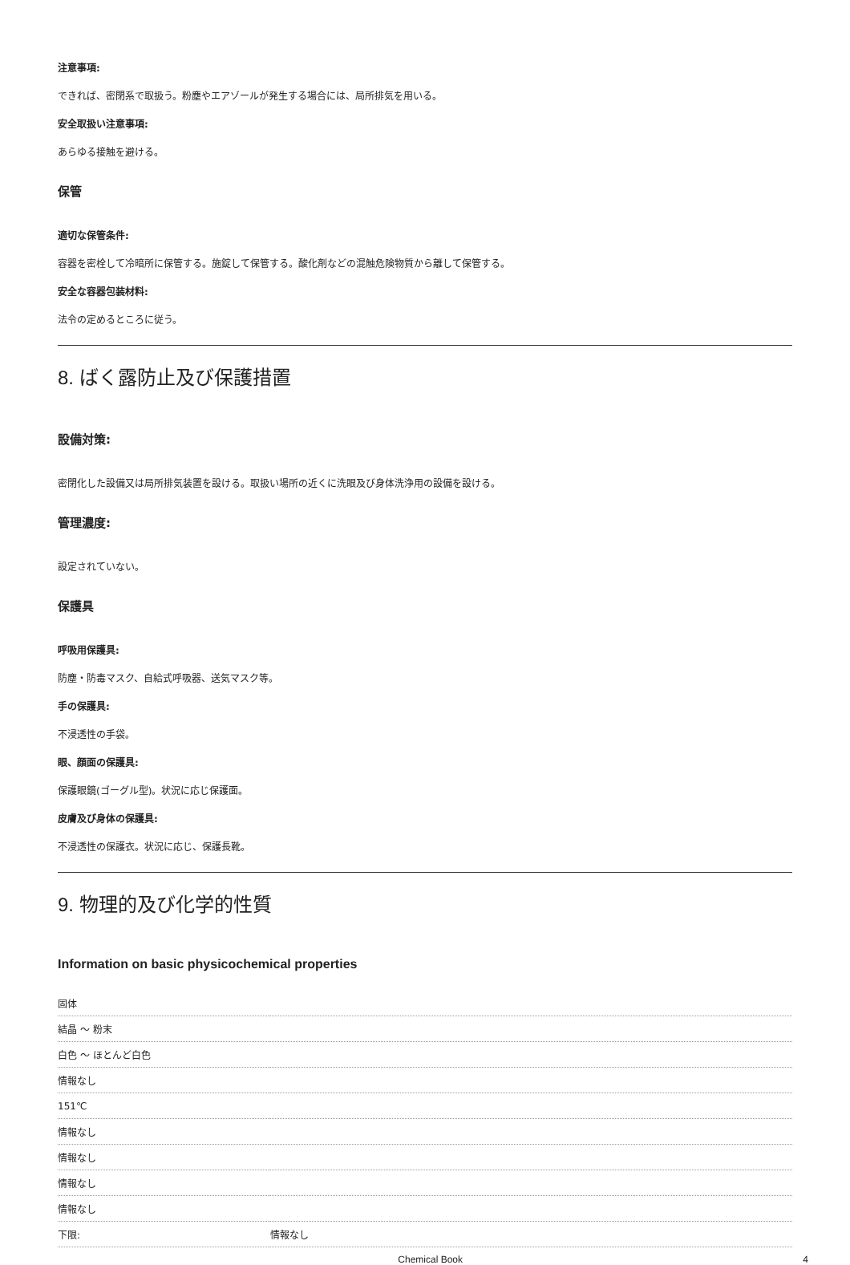注意事項:
できれば、密閉系で取扱う。粉塵やエアゾールが発生する場合には、局所排気を用いる。
安全取扱い注意事項:
あらゆる接触を避ける。
保管
適切な保管条件:
容器を密栓して冷暗所に保管する。施錠して保管する。酸化剤などの混触危険物質から離して保管する。
安全な容器包装材料:
法令の定めるところに従う。
8. ばく露防止及び保護措置
設備対策:
密閉化した設備又は局所排気装置を設ける。取扱い場所の近くに洗眼及び身体洗浄用の設備を設ける。
管理濃度:
設定されていない。
保護具
呼吸用保護具:
防塵・防毒マスク、自給式呼吸器、送気マスク等。
手の保護具:
不浸透性の手袋。
眼、顔面の保護具:
保護眼鏡(ゴーグル型)。状況に応じ保護面。
皮膚及び身体の保護具:
不浸透性の保護衣。状況に応じ、保護長靴。
9. 物理的及び化学的性質
Information on basic physicochemical properties
| 固体 | |
| 結晶 ～ 粉末 | |
| 白色 ～ ほとんど白色 | |
| 情報なし | |
| 151℃ | |
| 情報なし | |
| 情報なし | |
| 情報なし | |
| 情報なし | |
| 下限: | 情報なし |
Chemical Book 4